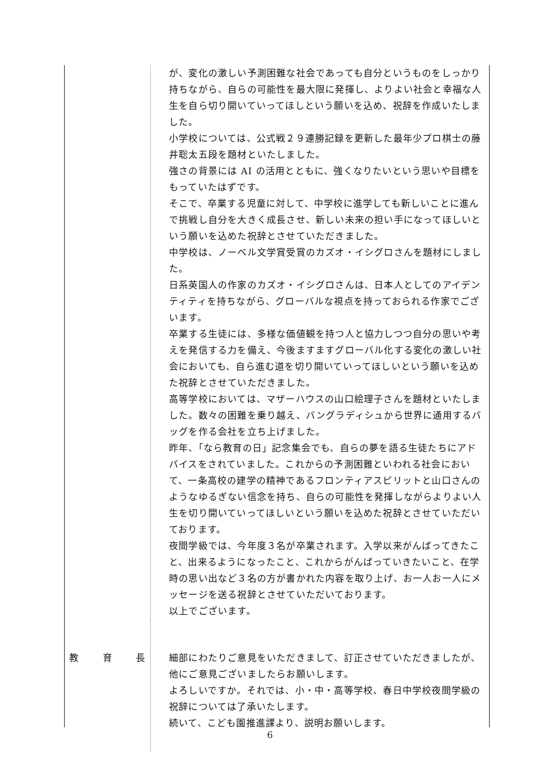が、変化の激しい予測困難な社会であっても自分というものをしっかり持ちながら、自らの可能性を最大限に発揮し、よりよい社会と幸福な人生を自ら切り開いていってほしという願いを込め、祝辞を作成いたしました。
小学校については、公式戦２９連勝記録を更新した最年少プロ棋士の藤井聡太五段を題材といたしました。
強さの背景には AI の活用とともに、強くなりたいという思いや目標をもっていたはずです。
そこで、卒業する児童に対して、中学校に進学しても新しいことに進んで挑戦し自分を大きく成長させ、新しい未来の担い手になってほしいという願いを込めた祝辞とさせていただきました。
中学校は、ノーベル文学賞受賞のカズオ・イシグロさんを題材にしました。
日系英国人の作家のカズオ・イシグロさんは、日本人としてのアイデンティティを持ちながら、グローバルな視点を持っておられる作家でございます。
卒業する生徒には、多様な価値観を持つ人と協力しつつ自分の思いや考えを発信する力を備え、今後ますますグローバル化する変化の激しい社会においても、自ら進む道を切り開いていってほしいという願いを込めた祝辞とさせていただきました。
高等学校においては、マザーハウスの山口絵理子さんを題材といたしました。数々の困難を乗り越え、バングラディシュから世界に通用するバッグを作る会社を立ち上げました。
昨年、「なら教育の日」記念集会でも、自らの夢を語る生徒たちにアドバイスをされていました。これからの予測困難といわれる社会において、一条高校の建学の精神であるフロンティアスピリットと山口さんのようなゆるぎない信念を持ち、自らの可能性を発揮しながらよりよい人生を切り開いていってほしいという願いを込めた祝辞とさせていただいております。
夜間学級では、今年度３名が卒業されます。入学以来がんばってきたこと、出来るようになったこと、これからがんばっていきたいこと、在学時の思い出など３名の方が書かれた内容を取り上げ、お一人お一人にメッセージを送る祝辞とさせていただいております。
以上でございます。
教 育 長
細部にわたりご意見をいただきまして、訂正させていただきましたが、他にご意見ございましたらお願いします。
よろしいですか。それでは、小・中・高等学校、春日中学校夜間学級の祝辞については了承いたします。
続いて、こども園推進課より、説明お願いします。
6